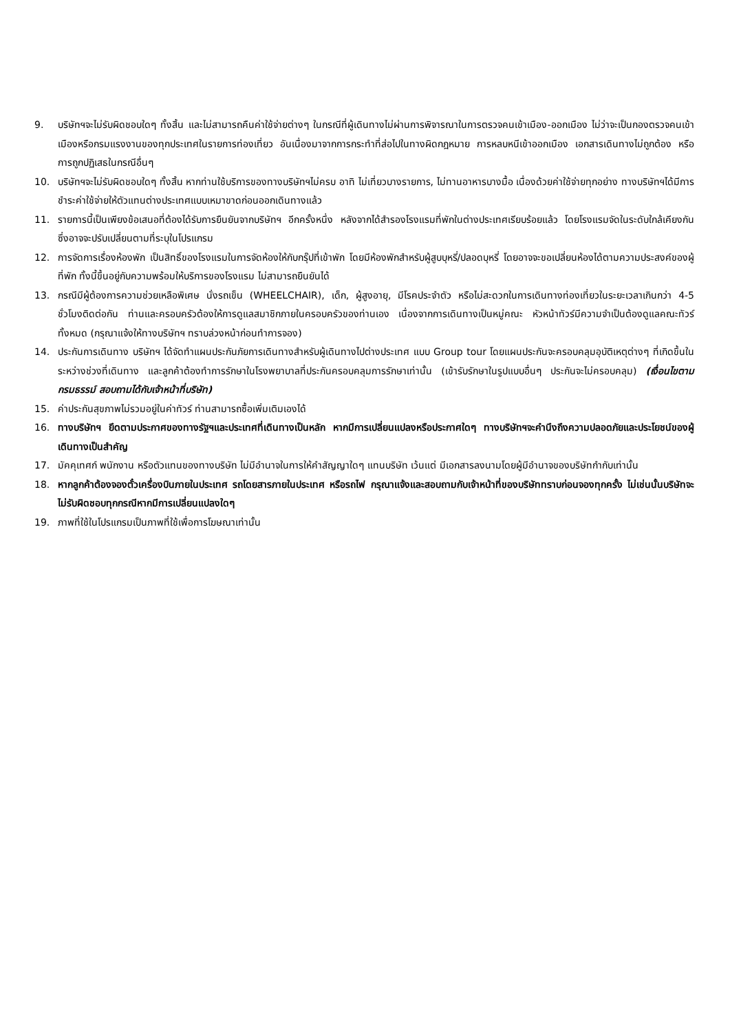9. บริษัทฯจะไม่รับผิดชอบใดๆ ทั้งสิ้น และไม่สามารถคืนค่าใช้จ่ายต่างๆ ในกรณีที่ผู้เดินทางไม่ผ่านการพิจารณาในการตรวจคนเข้าเมือง-ออกเมือง ไม่ว่าจะเป็นกองตรวจคนเข้าเมืองหรือกรมแรงงานของทุกประเทศในรายการท่องเที่ยว อันเนื่องมาจากการกระทำที่ส่อไปในทางผิดกฎหมาย การหลบหนีเข้าออกเมือง เอกสารเดินทางไม่ถูกต้อง หรือ การถูกปฏิเสธในกรณีอื่นๆ
10. บริษัทฯจะไม่รับผิดชอบใดๆ ทั้งสิ้น หากท่านใช้บริการของทางบริษัทฯไม่ครบ อาทิ ไม่เที่ยวบางรายการ, ไม่ทานอาหารบางมื้อ เนื่องด้วยค่าใช้จ่ายทุกอย่าง ทางบริษัทฯได้มีการชำระค่าใช้จ่ายให้ตัวแทนต่างประเทศแบบเหมาขาดก่อนออกเดินทางแล้ว
11. รายการนี้เป็นเพียงข้อเสนอที่ต้องได้รับการยืนยันจากบริษัทฯ อีกครั้งหนึ่ง หลังจากได้สำรองโรงแรมที่พักในต่างประเทศเรียบร้อยแล้ว โดยโรงแรมจัดในระดับใกล้เคียงกัน ซึ่งอาจจะปรับเปลี่ยนตามที่ระบุในโปรแกรม
12. การจัดการเรื่องห้องพัก เป็นสิทธิ์ของโรงแรมในการจัดห้องให้กับกรุ๊ปที่เข้าพัก โดยมีห้องพักสำหรับผู้สูบบุหรี่/ปลอดบุหรี่ โดยอาจจะขอเปลี่ยนห้องได้ตามความประสงค์ของผู้ที่พัก ทั้งนี้ขึ้นอยู่กับความพร้อมให้บริการของโรงแรม ไม่สามารถยืนยันได้
13. กรณีมีผู้ต้องการความช่วยเหลือพิเศษ นั่งรถเข็น (WHEELCHAIR), เด็ก, ผู้สูงอายุ, มีโรคประจำตัว หรือไม่สะดวกในการเดินทางท่องเที่ยวในระยะเวลาเกินกว่า 4-5 ชั่วโมงติดต่อกัน ท่านและครอบครัวต้องให้การดูแลสมาชิกภายในครอบครัวของท่านเอง เนื่องจากการเดินทางเป็นหมู่คณะ หัวหน้าทัวร์มีความจำเป็นต้องดูแลคณะทัวร์ทั้งหมด (กรุณาแจ้งให้ทางบริษัทฯ ทราบล่วงหน้าก่อนทำการจอง)
14. ประกันการเดินทาง บริษัทฯ ได้จัดทำแผนประกันภัยการเดินทางสำหรับผู้เดินทางไปต่างประเทศ แบบ Group tour โดยแผนประกันจะครอบคลุมอุบัติเหตุต่างๆ ที่เกิดขึ้นในระหว่างช่วงที่เดินทาง และลูกค้าต้องทำการรักษาในโรงพยาบาลที่ประกันครอบคลุมการรักษาเท่านั้น (เข้ารับรักษาในรูปแบบอื่นๆ ประกันจะไม่ครอบคลุม) (เงื่อนไขตามกรมธรรม์ สอบถามได้กับเจ้าหน้าที่บริษัท)
15. ค่าประกันสุขภาพไม่รวมอยู่ในค่าทัวร์ ท่านสามารถซื้อเพิ่มเติมเองได้
16. ทางบริษัทฯ ยึดตามประกาศของทางรัฐฯและประเทศที่เดินทางเป็นหลัก หากมีการเปลี่ยนแปลงหรือประกาศใดๆ ทางบริษัทฯจะคำนึงถึงความปลอดภัยและประโยชน์ของผู้เดินทางเป็นสำคัญ
17. มัคคุเทศก์ พนักงาน หรือตัวแทนของทางบริษัท ไม่มีอำนาจในการให้คำสัญญาใดๆ แทนบริษัท เว้นแต่ มีเอกสารลงนามโดยผู้มีอำนาจของบริษัทกำกับเท่านั้น
18. หากลูกค้าต้องจองตั๋วเครื่องบินภายในประเทศ รถโดยสารภายในประเทศ หรือรถไฟ กรุณาแจ้งและสอบถามกับเจ้าหน้าที่ของบริษัททราบก่อนจองทุกครั้ง ไม่เช่นนั้นบริษัทจะไม่รับผิดชอบทุกกรณีหากมีการเปลี่ยนแปลงใดๆ
19. ภาพที่ใช้ในโปรแกรมเป็นภาพที่ใช้เพื่อการโฆษณาเท่านั้น